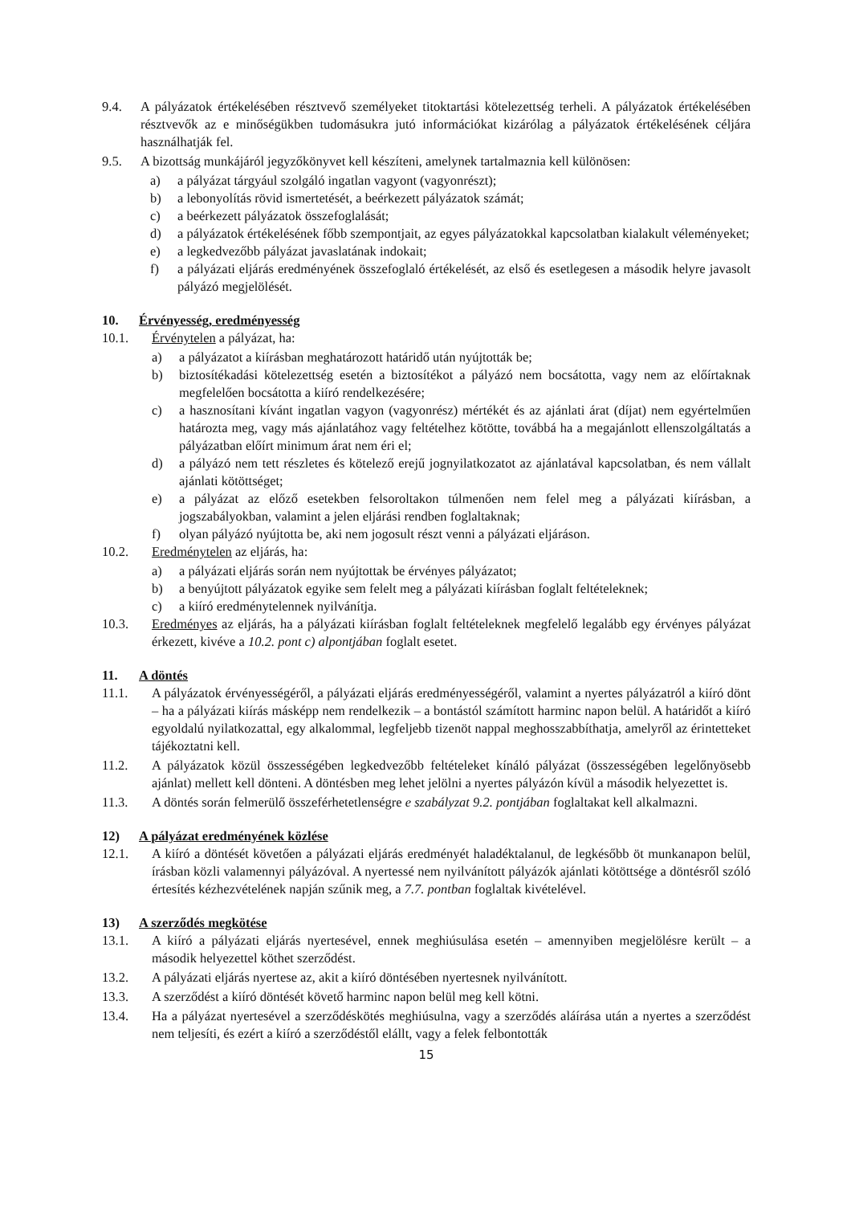9.4. A pályázatok értékelésében résztvevő személyeket titoktartási kötelezettség terheli. A pályázatok értékelésében résztvevők az e minőségükben tudomásukra jutó információkat kizárólag a pályázatok értékelésének céljára használhatják fel.
9.5. A bizottság munkájáról jegyzőkönyvet kell készíteni, amelynek tartalmaznia kell különösen:
a) a pályázat tárgyául szolgáló ingatlan vagyont (vagyonrészt);
b) a lebonyolítás rövid ismertetését, a beérkezett pályázatok számát;
c) a beérkezett pályázatok összefoglalását;
d) a pályázatok értékelésének főbb szempontjait, az egyes pályázatokkal kapcsolatban kialakult véleményeket;
e) a legkedvezőbb pályázat javaslatának indokait;
f) a pályázati eljárás eredményének összefoglaló értékelését, az első és esetlegesen a második helyre javasolt pályázó megjelölését.
10. Érvényesség, eredményesség
10.1. Érvénytelen a pályázat, ha:
a) a pályázatot a kiírásban meghatározott határidő után nyújtották be;
b) biztosítékadási kötelezettség esetén a biztosítékot a pályázó nem bocsátotta, vagy nem az előírtaknak megfelelően bocsátotta a kiíró rendelkezésére;
c) a hasznosítani kívánt ingatlan vagyon (vagyonrész) mértékét és az ajánlati árat (díjat) nem egyértelműen határozta meg, vagy más ajánlatához vagy feltételhez kötötte, továbbá ha a megajánlott ellenszolgáltatás a pályázatban előírt minimum árat nem éri el;
d) a pályázó nem tett részletes és kötelező erejű jognyilatkozatot az ajánlatával kapcsolatban, és nem vállalt ajánlati kötöttséget;
e) a pályázat az előző esetekben felsoroltakon túlmenően nem felel meg a pályázati kiírásban, a jogszabályokban, valamint a jelen eljárási rendben foglaltaknak;
f) olyan pályázó nyújtotta be, aki nem jogosult részt venni a pályázati eljáráson.
10.2. Eredménytelen az eljárás, ha:
a) a pályázati eljárás során nem nyújtottak be érvényes pályázatot;
b) a benyújtott pályázatok egyike sem felelt meg a pályázati kiírásban foglalt feltételeknek;
c) a kiíró eredménytelennek nyilvánítja.
10.3. Eredményes az eljárás, ha a pályázati kiírásban foglalt feltételeknek megfelelő legalább egy érvényes pályázat érkezett, kivéve a 10.2. pont c) alpontjában foglalt esetet.
11. A döntés
11.1. A pályázatok érvényességéről, a pályázati eljárás eredményességéről, valamint a nyertes pályázatról a kiíró dönt – ha a pályázati kiírás másképp nem rendelkezik – a bontástól számított harminc napon belül. A határidőt a kiíró egyoldalú nyilatkozattal, egy alkalommal, legfeljebb tizenöt nappal meghosszabbíthatja, amelyről az érintetteket tájékoztatni kell.
11.2. A pályázatok közül összességében legkedvezőbb feltételeket kínáló pályázat (összességében legelőnyösebb ajánlat) mellett kell dönteni. A döntésben meg lehet jelölni a nyertes pályázón kívül a második helyezettet is.
11.3. A döntés során felmerülő összeférhetetlenségre e szabályzat 9.2. pontjában foglaltakat kell alkalmazni.
12) A pályázat eredményének közlése
12.1. A kiíró a döntését követően a pályázati eljárás eredményét haladéktalanul, de legkésőbb öt munkanapon belül, írásban közli valamennyi pályázóval. A nyertessé nem nyilvánított pályázók ajánlati kötöttsége a döntésről szóló értesítés kézhezvételének napján szűnik meg, a 7.7. pontban foglaltak kivételével.
13) A szerződés megkötése
13.1. A kiíró a pályázati eljárás nyertesével, ennek meghiúsulása esetén – amennyiben megjelölésre került – a második helyezettel köthet szerződést.
13.2. A pályázati eljárás nyertese az, akit a kiíró döntésében nyertesnek nyilvánított.
13.3. A szerződést a kiíró döntését követő harminc napon belül meg kell kötni.
13.4. Ha a pályázat nyertesével a szerződéskötés meghiúsulna, vagy a szerződés aláírása után a nyertes a szerződést nem teljesíti, és ezért a kiíró a szerződéstől elállt, vagy a felek felbontották
15